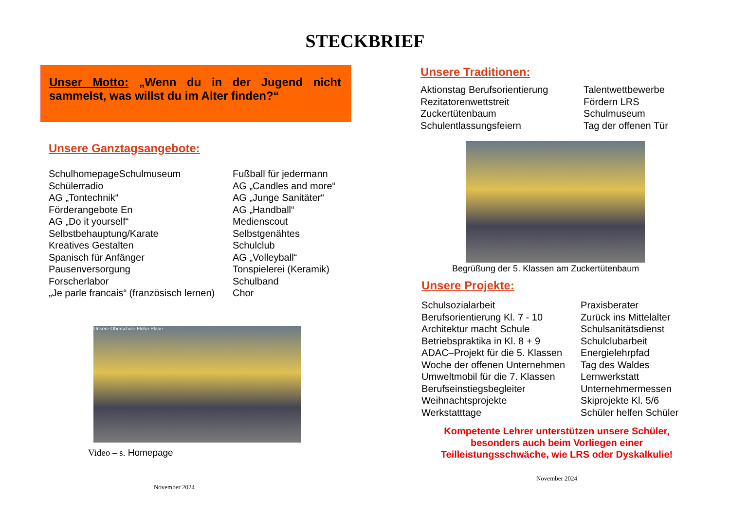STECKBRIEF
Unser Motto: „Wenn du in der Jugend nicht sammelst, was willst du im Alter finden?“
Unsere Ganztagsangebote:
SchulhomepageSchulmuseum
Schülerradio
AG „Tontechnik“
Förderangebote En
AG „Do it yourself“
Selbstbehauptung/Karate
Kreatives Gestalten
Spanisch für Anfänger
Pausenversorgung
Forscherlabor
„Je parle francais“ (französisch lernen)
Fußball für jedermann
AG „Candles and more“
AG „Junge Sanitäter“
AG „Handball“
Medienscout
Selbstgenähtes
Schulclub
AG „Volleyball“
Tonspielerei (Keramik)
Schulband
Chor
Unsere Oberschule Flöha-Plaue
Video – s. Homepage
November 2024
Unsere Traditionen:
Aktionstag Berufsorientierung
Rezitatorenwettstreit
Zuckertütenbaum
Schulentlassungsfeiern
Talentwettbewerbe
Fördern LRS
Schulmuseum
Tag der offenen Tür
Begrüßung der 5. Klassen am Zuckertütenbaum
Unsere Projekte:
Schulsozialarbeit
Berufsorientierung Kl. 7 - 10
Architektur macht Schule
Betriebspraktika in Kl. 8 + 9
ADAC–Projekt für die 5. Klassen
Woche der offenen Unternehmen
Umweltmobil für die 7. Klassen
Berufseinstiegsbegleiter
Weihnachtsprojekte
Werkstatttage
Praxisberater
Zurück ins Mittelalter
Schulsanitätsdienst
Schulclubarbeit
Energielehrpfad
Tag des Waldes
Lernwerkstatt
Unternehmermessen
Skiprojekte Kl. 5/6
Schüler helfen Schüler
Kompetente Lehrer unterstützen unsere Schüler,
besonders auch beim Vorliegen einer
Teilleistungsschwäche, wie LRS oder Dyskalkulie!
November 2024